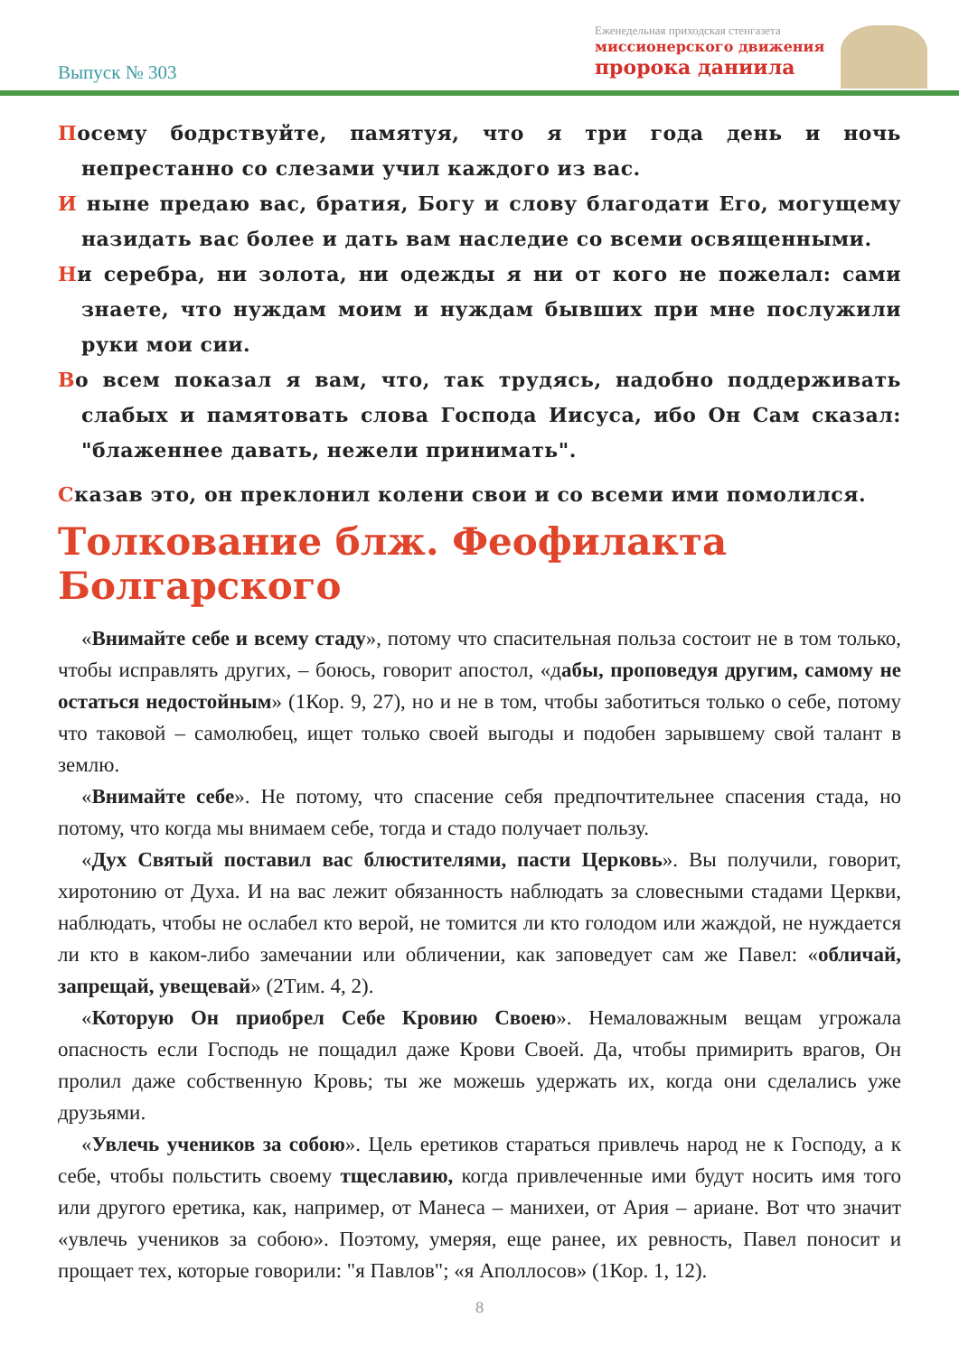Выпуск № 303
Еженедельная приходская стенгазета
миссионерского движения
пророка даниила
Посему бодрствуйте, памятуя, что я три года день и ночь непрестанно со слезами учил каждого из вас.
И ныне предаю вас, братия, Богу и слову благодати Его, могущему назидать вас более и дать вам наследие со всеми освященными.
Ни серебра, ни золота, ни одежды я ни от кого не пожелал: сами знаете, что нуждам моим и нуждам бывших при мне послужили руки мои сии.
Во всем показал я вам, что, так трудясь, надобно поддерживать слабых и памятовать слова Господа Иисуса, ибо Он Сам сказал: "блаженнее давать, нежели принимать".
Сказав это, он преклонил колени свои и со всеми ими помолился.
Толкование блж. Феофилакта Болгарского
«Внимайте себе и всему стаду», потому что спасительная польза состоит не в том только, чтобы исправлять других, – боюсь, говорит апостол, «дабы, проповедуя другим, самому не остаться недостойным» (1Кор. 9, 27), но и не в том, чтобы заботиться только о себе, потому что таковой – самолюбец, ищет только своей выгоды и подобен зарывшему свой талант в землю.
«Внимайте себе». Не потому, что спасение себя предпочтительнее спасения стада, но потому, что когда мы внимаем себе, тогда и стадо получает пользу.
«Дух Святый поставил вас блюстителями, пасти Церковь». Вы получили, говорит, хиротонию от Духа. И на вас лежит обязанность наблюдать за словесными стадами Церкви, наблюдать, чтобы не ослабел кто верой, не томится ли кто голодом или жаждой, не нуждается ли кто в каком-либо замечании или обличении, как заповедует сам же Павел: «обличай, запрещай, увещевай» (2Тим. 4, 2).
«Которую Он приобрел Себе Кровию Своею». Немаловажным вещам угрожала опасность если Господь не пощадил даже Крови Своей. Да, чтобы примирить врагов, Он пролил даже собственную Кровь; ты же можешь удержать их, когда они сделались уже друзьями.
«Увлечь учеников за собою». Цель еретиков стараться привлечь народ не к Господу, а к себе, чтобы польстить своему тщеславию, когда привлеченные ими будут носить имя того или другого еретика, как, например, от Манеса – манихеи, от Ария – ариане. Вот что значит «увлечь учеников за собою». Поэтому, умеряя, еще ранее, их ревность, Павел поносит и прощает тех, которые говорили: "я Павлов"; «я Аполлосов» (1Кор. 1, 12).
8